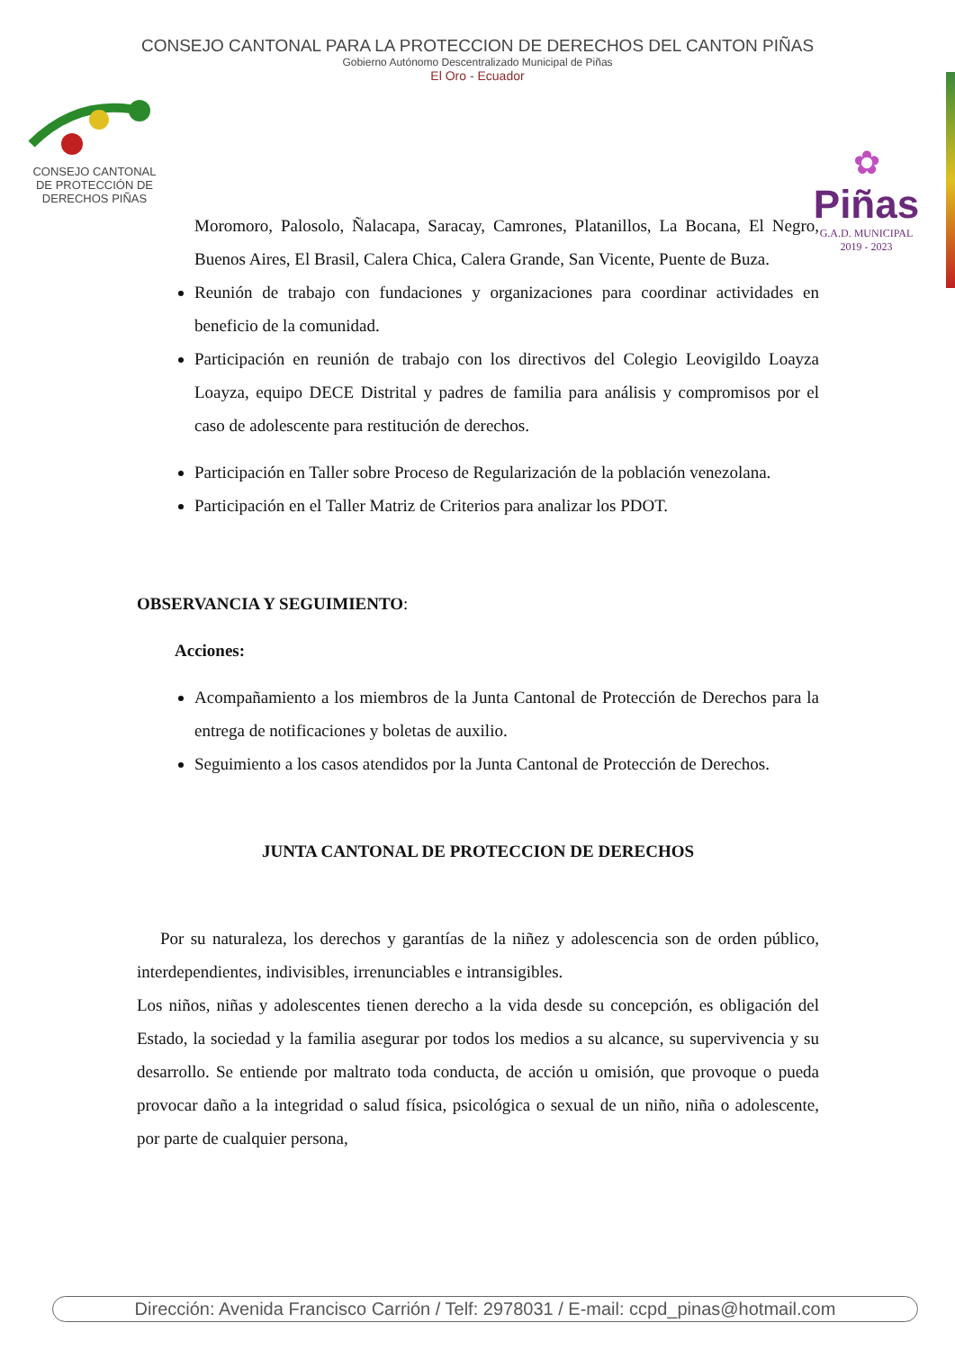CONSEJO CANTONAL PARA LA PROTECCION DE DERECHOS DEL CANTON PIÑAS
Gobierno Autónomo Descentralizado Municipal de Piñas
El Oro - Ecuador
CONSEJO CANTONAL
DE PROTECCIÓN DE
DERECHOS PIÑAS
✿
Piñas
G.A.D. MUNICIPAL
2019 - 2023
Moromoro, Palosolo, Ñalacapa, Saracay, Camrones, Platanillos, La Bocana, El Negro, Buenos Aires, El Brasil, Calera Chica, Calera Grande, San Vicente, Puente de Buza.
Reunión de trabajo con fundaciones y organizaciones para coordinar actividades en beneficio de la comunidad.
Participación en reunión de trabajo con los directivos del Colegio Leovigildo Loayza Loayza, equipo DECE Distrital y padres de familia para análisis y compromisos por el caso de adolescente para restitución de derechos.
Participación en Taller sobre Proceso de Regularización de la población venezolana.
Participación en el Taller Matriz de Criterios para analizar los PDOT.
OBSERVANCIA Y SEGUIMIENTO:
Acciones:
Acompañamiento a los miembros de la Junta Cantonal de Protección de Derechos para la entrega de notificaciones y boletas de auxilio.
Seguimiento a los casos atendidos por la Junta Cantonal de Protección de Derechos.
JUNTA CANTONAL DE PROTECCION DE DERECHOS
Por su naturaleza, los derechos y garantías de la niñez y adolescencia son de orden público, interdependientes, indivisibles, irrenunciables e intransigibles.
Los niños, niñas y adolescentes tienen derecho a la vida desde su concepción, es obligación del Estado, la sociedad y la familia asegurar por todos los medios a su alcance, su supervivencia y su desarrollo. Se entiende por maltrato toda conducta, de acción u omisión, que provoque o pueda provocar daño a la integridad o salud física, psicológica o sexual de un niño, niña o adolescente, por parte de cualquier persona,
Dirección: Avenida Francisco Carrión / Telf: 2978031 / E-mail: ccpd_pinas@hotmail.com